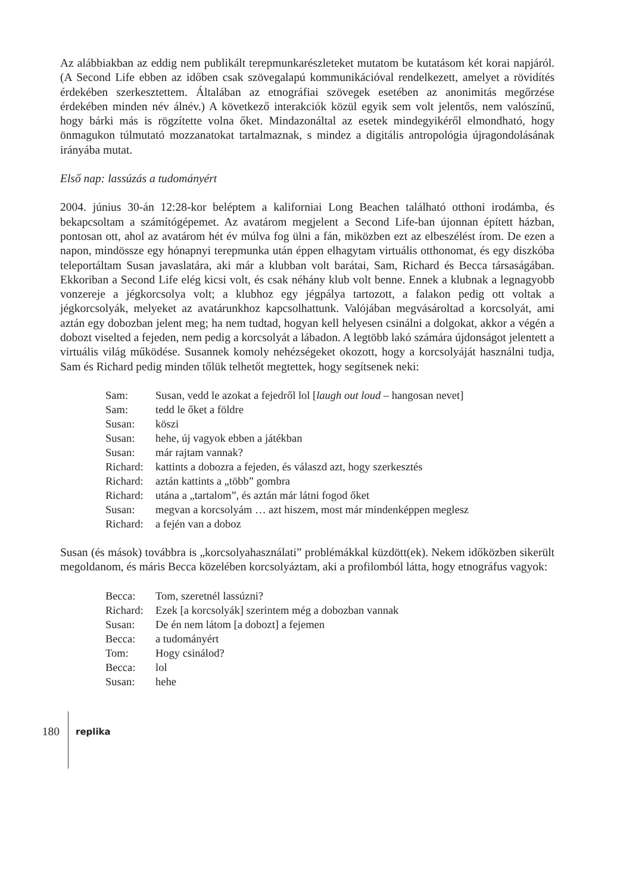Az alábbiakban az eddig nem publikált terepmunkarészleteket mutatom be kutatásom két korai napjáról. (A Second Life ebben az időben csak szövegalapú kommunikációval ren­delkezett, amelyet a rövidítés érdekében szerkesztettem. Általában az etnográfiai szövegek esetében az anonimitás megőrzése érdekében minden név álnév.) A következő interakciók közül egyik sem volt jelentős, nem valószínű, hogy bárki más is rögzítette volna őket. Mind­azonáltal az esetek mindegyikéről elmondható, hogy önmagukon túlmutató mozzanatokat tartalmaznak, s mindez a digitális antropológia újragondolásának irányába mutat.
Első nap: lassúzás a tudományért
2004. június 30-án 12:28-kor beléptem a kaliforniai Long Beachen található otthoni irodám­ba, és bekapcsoltam a számítógépemet. Az avatárom megjelent a Second Life-ban újonnan épített házban, pontosan ott, ahol az avatárom hét év múlva fog ülni a fán, miközben ezt az elbeszélést írom. De ezen a napon, mindössze egy hónapnyi terepmunka után éppen el­hagytam virtuális otthonomat, és egy diszkóba teleportáltam Susan javaslatára, aki már a klubban volt barátai, Sam, Richard és Becca társaságában. Ekkoriban a Second Life elég kicsi volt, és csak néhány klub volt benne. Ennek a klubnak a legnagyobb vonzereje a jég­korcsolya volt; a klubhoz egy jégpálya tartozott, a falakon pedig ott voltak a jégkorcsolyák, melyeket az avatárunkhoz kapcsolhattunk. Valójában megvásároltad a korcsolyát, ami aztán egy dobozban jelent meg; ha nem tudtad, hogyan kell helyesen csinálni a dolgokat, akkor a végén a dobozt viselted a fejeden, nem pedig a korcsolyát a lábadon. A legtöbb lakó számá­ra újdonságot jelentett a virtuális világ működése. Susannek komoly nehézségeket okozott, hogy a korcsolyáját használni tudja, Sam és Richard pedig minden tőlük telhetőt megtettek, hogy segítsenek neki:
| Sam: | Susan, vedd le azokat a fejedről lol [ laugh out loud – hangosan nevet] |
| Sam: | tedd le őket a földre |
| Susan: | köszi |
| Susan: | hehe, új vagyok ebben a játékban |
| Susan: | már rajtam vannak? |
| Richard: | kattints a dobozra a fejeden, és válaszd azt, hogy szerkesztés |
| Richard: | aztán kattints a „több” gombra |
| Richard: | utána a „tartalom”, és aztán már látni fogod őket |
| Susan: | megvan a korcsolyám … azt hiszem, most már mindenképpen meglesz |
| Richard: | a fején van a doboz |
Susan (és mások) továbbra is „korcsolyahasználati” problémákkal küzdött(ek). Nekem idő­közben sikerült megoldanom, és máris Becca közelében korcsolyáztam, aki a profilomból látta, hogy etnográfus vagyok:
| Becca: | Tom, szeretnél lassúzni? |
| Richard: | Ezek [a korcsolyák] szerintem még a dobozban vannak |
| Susan: | De én nem látom [a dobozt] a fejemen |
| Becca: | a tudományért |
| Tom: | Hogy csinálod? |
| Becca: | lol |
| Susan: | hehe |
180
replika